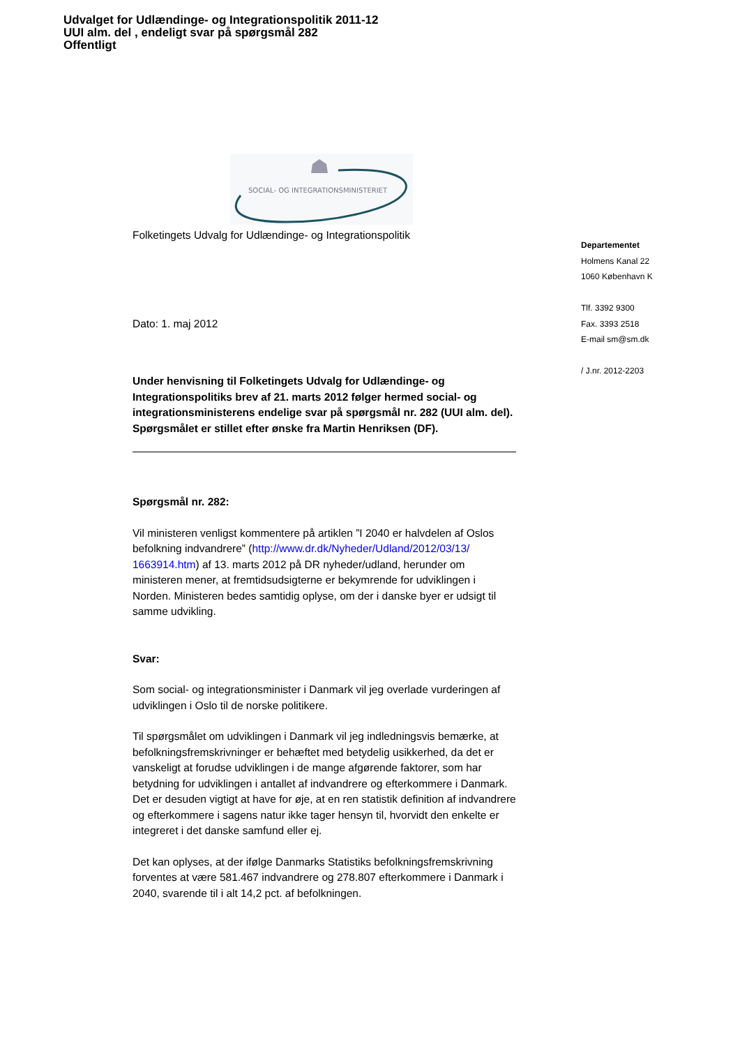Udvalget for Udlændinge- og Integrationspolitik 2011-12
UUI alm. del , endeligt svar på spørgsmål 282
Offentligt
SOCIAL- OG INTEGRATIONSMINISTERIET
Folketingets Udvalg for Udlændinge- og Integrationspolitik
Dato: 1. maj 2012
Under henvisning til Folketingets Udvalg for Udlændinge- og Integrationspolitiks brev af 21. marts 2012 følger hermed social- og integrationsministerens endelige svar på spørgsmål nr. 282 (UUI alm. del). Spørgsmålet er stillet efter ønske fra Martin Henriksen (DF).
Spørgsmål nr. 282:
Vil ministeren venligst kommentere på artiklen ”I 2040 er halvdelen af Oslos befolkning indvandrere” (http://www.dr.dk/Nyheder/Udland/2012/03/13/ 1663914.htm) af 13. marts 2012 på DR nyheder/udland, herunder om ministeren mener, at fremtidsudsigterne er bekymrende for udviklingen i Norden. Ministeren bedes samtidig oplyse, om der i danske byer er udsigt til samme udvikling.
Svar:
Som social- og integrationsminister i Danmark vil jeg overlade vurderingen af udviklingen i Oslo til de norske politikere.
Til spørgsmålet om udviklingen i Danmark vil jeg indledningsvis bemærke, at befolkningsfremskrivninger er behæftet med betydelig usikkerhed, da det er vanskeligt at forudse udviklingen i de mange afgørende faktorer, som har betydning for udviklingen i antallet af indvandrere og efterkommere i Danmark. Det er desuden vigtigt at have for øje, at en ren statistik definition af indvandrere og efterkommere i sagens natur ikke tager hensyn til, hvorvidt den enkelte er integreret i det danske samfund eller ej.
Det kan oplyses, at der ifølge Danmarks Statistiks befolkningsfremskrivning forventes at være 581.467 indvandrere og 278.807 efterkommere i Danmark i 2040, svarende til i alt 14,2 pct. af befolkningen.
Departementet
Holmens Kanal 22
1060 København K
Tlf. 3392 9300
Fax. 3393 2518
E-mail sm@sm.dk
/ J.nr. 2012-2203